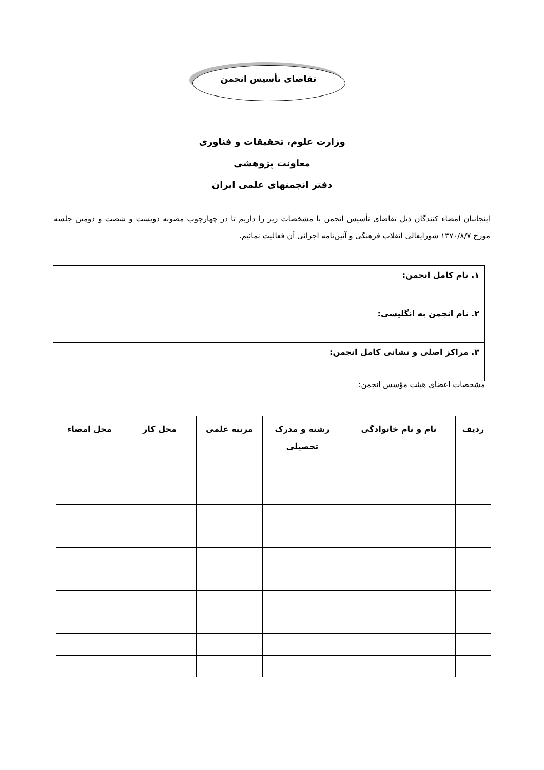تقاضای تأسیس انجمن
وزارت علوم، تحقیقات و فناوری
معاونت پژوهشی
دفتر انجمنهای علمی ایران
اینجانبان امضاء کنندگان ذیل تقاضای تأسیس انجمن با مشخصات زیر را داریم تا در چهارچوب مصوبه دویست و شصت و دومین جلسه مورخ ۱۳۷۰/۸/۷ شورایعالی انقلاب فرهنگی و آئین‌نامه اجرائی آن فعالیت نمائیم.
| ۱. نام کامل انجمن: |
| ۲. نام انجمن به انگلیسی: |
| ۳. مراکز اصلی و نشانی کامل انجمن: |
مشخصات اعضای هیئت مؤسس انجمن:
| ردیف | نام و نام خانوادگی | رشته و مدرک تحصیلی | مرتبه علمی | محل کار | محل امضاء |
| --- | --- | --- | --- | --- | --- |